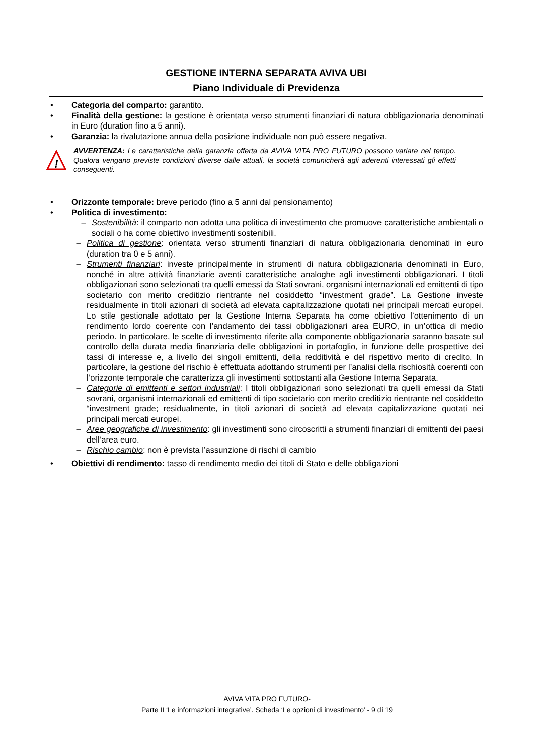GESTIONE INTERNA SEPARATA AVIVA UBI
Piano Individuale di Previdenza
• Categoria del comparto: garantito.
• Finalità della gestione: la gestione è orientata verso strumenti finanziari di natura obbligazionaria denominati in Euro (duration fino a 5 anni).
• Garanzia: la rivalutazione annua della posizione individuale non può essere negativa.
!
AVVERTENZA: Le caratteristiche della garanzia offerta da AVIVA VITA PRO FUTURO possono variare nel tempo. Qualora vengano previste condizioni diverse dalle attuali, la società comunicherà agli aderenti interessati gli effetti conseguenti.
• Orizzonte temporale: breve periodo (fino a 5 anni dal pensionamento)
• Politica di investimento:
– Sostenibilità: il comparto non adotta una politica di investimento che promuove caratteristiche ambientali o sociali o ha come obiettivo investimenti sostenibili.
– Politica di gestione: orientata verso strumenti finanziari di natura obbligazionaria denominati in euro (duration tra 0 e 5 anni).
– Strumenti finanziari: investe principalmente in strumenti di natura obbligazionaria denominati in Euro, nonché in altre attività finanziarie aventi caratteristiche analoghe agli investimenti obbligazionari. I titoli obbligazionari sono selezionati tra quelli emessi da Stati sovrani, organismi internazionali ed emittenti di tipo societario con merito creditizio rientrante nel cosiddetto “investment grade”. La Gestione investe residualmente in titoli azionari di società ad elevata capitalizzazione quotati nei principali mercati europei. Lo stile gestionale adottato per la Gestione Interna Separata ha come obiettivo l’ottenimento di un rendimento lordo coerente con l’andamento dei tassi obbligazionari area EURO, in un’ottica di medio periodo. In particolare, le scelte di investimento riferite alla componente obbligazionaria saranno basate sul controllo della durata media finanziaria delle obbligazioni in portafoglio, in funzione delle prospettive dei tassi di interesse e, a livello dei singoli emittenti, della redditività e del rispettivo merito di credito. In particolare, la gestione del rischio è effettuata adottando strumenti per l’analisi della rischiosità coerenti con l’orizzonte temporale che caratterizza gli investimenti sottostanti alla Gestione Interna Separata.
– Categorie di emittenti e settori industriali: I titoli obbligazionari sono selezionati tra quelli emessi da Stati sovrani, organismi internazionali ed emittenti di tipo societario con merito creditizio rientrante nel cosiddetto “investment grade; residualmente, in titoli azionari di società ad elevata capitalizzazione quotati nei principali mercati europei.
– Aree geografiche di investimento: gli investimenti sono circoscritti a strumenti finanziari di emittenti dei paesi dell’area euro.
– Rischio cambio: non è prevista l’assunzione di rischi di cambio
• Obiettivi di rendimento: tasso di rendimento medio dei titoli di Stato e delle obbligazioni
AVIVA VITA PRO FUTURO-
Parte II ‘Le informazioni integrative’. Scheda ‘Le opzioni di investimento’ - 9 di 19